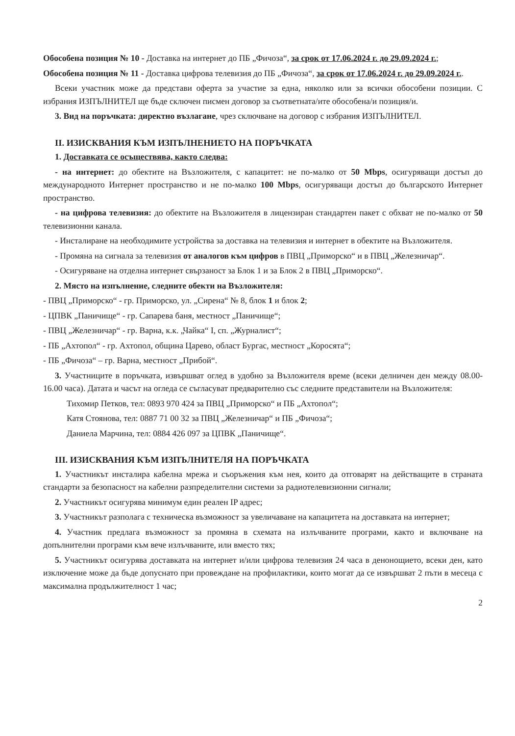Обособена позиция № 10 - Доставка на интернет до ПБ „Фичоза“, за срок от 17.06.2024 г. до 29.09.2024 г.;
Обособена позиция № 11 - Доставка цифрова телевизия до ПБ „Фичоза“, за срок от 17.06.2024 г. до 29.09.2024 г..
Всеки участник може да представи оферта за участие за една, няколко или за всички обособени позиции. С избрания ИЗПЪЛНИТЕЛ ще бъде сключен писмен договор за съответната/ите обособена/и позиция/и.
3. Вид на поръчката: директно възлагане, чрез сключване на договор с избрания ИЗПЪЛНИТЕЛ.
II. ИЗИСКВАНИЯ КЪМ ИЗПЪЛНЕНИЕТО НА ПОРЪЧКАТА
1. Доставката се осъществява, както следва:
- на интернет: до обектите на Възложителя, с капацитет: не по-малко от 50 Mbps, осигуряващи достъп до международното Интернет пространство и не по-малко 100 Mbps, осигуряващи достъп до българското Интернет пространство.
- на цифрова телевизия: до обектите на Възложителя в лицензиран стандартен пакет с обхват не по-малко от 50 телевизионни канала.
- Инсталиране на необходимите устройства за доставка на телевизия и интернет в обектите на Възложителя.
- Промяна на сигнала за телевизия от аналогов към цифров в ПВЦ „Приморско“ и в ПВЦ „Железничар“.
- Осигуряване на отделна интернет свързаност за Блок 1 и за Блок 2 в ПВЦ „Приморско“.
2. Място на изпълнение, следните обекти на Възложителя:
- ПВЦ „Приморско“ - гр. Приморско, ул. „Сирена“ № 8, блок 1 и блок 2;
- ЦПВК „Паничище“ - гр. Сапарева баня, местност „Паничище“;
- ПВЦ „Железничар“ - гр. Варна, к.к. „Чайка“ I, сп. „Журналист“;
- ПБ „Ахтопол“ - гр. Ахтопол, община Царево, област Бургас, местност „Коросята“;
- ПБ „Фичоза“ – гр. Варна, местност „Прибой“.
3. Участниците в поръчката, извършват оглед в удобно за Възложителя време (всеки делничен ден между 08.00-16.00 часа). Датата и часът на огледа се съгласуват предварително със следните представители на Възложителя:
Тихомир Петков, тел: 0893 970 424 за ПВЦ „Приморско“ и ПБ „Ахтопол“;
Катя Стоянова, тел: 0887 71 00 32 за ПВЦ „Железничар“ и ПБ „Фичоза“;
Даниела Марчина, тел: 0884 426 097 за ЦПВК „Паничище“.
III. ИЗИСКВАНИЯ КЪМ ИЗПЪЛНИТЕЛЯ НА ПОРЪЧКАТА
1. Участникът инсталира кабелна мрежа и съоръжения към нея, които да отговарят на действащите в страната стандарти за безопасност на кабелни разпределителни системи за радиотелевизионни сигнали;
2. Участникът осигурява минимум един реален IP адрес;
3. Участникът разполага с техническа възможност за увеличаване на капацитета на доставката на интернет;
4. Участник предлага възможност за промяна в схемата на излъчваните програми, както и включване на допълнителни програми към вече излъчваните, или вместо тях;
5. Участникът осигурява доставката на интернет и/или цифрова телевизия 24 часа в денонощието, всеки ден, като изключение може да бъде допуснато при провеждане на профилактики, които могат да се извършват 2 пъти в месеца с максимална продължителност 1 час;
2